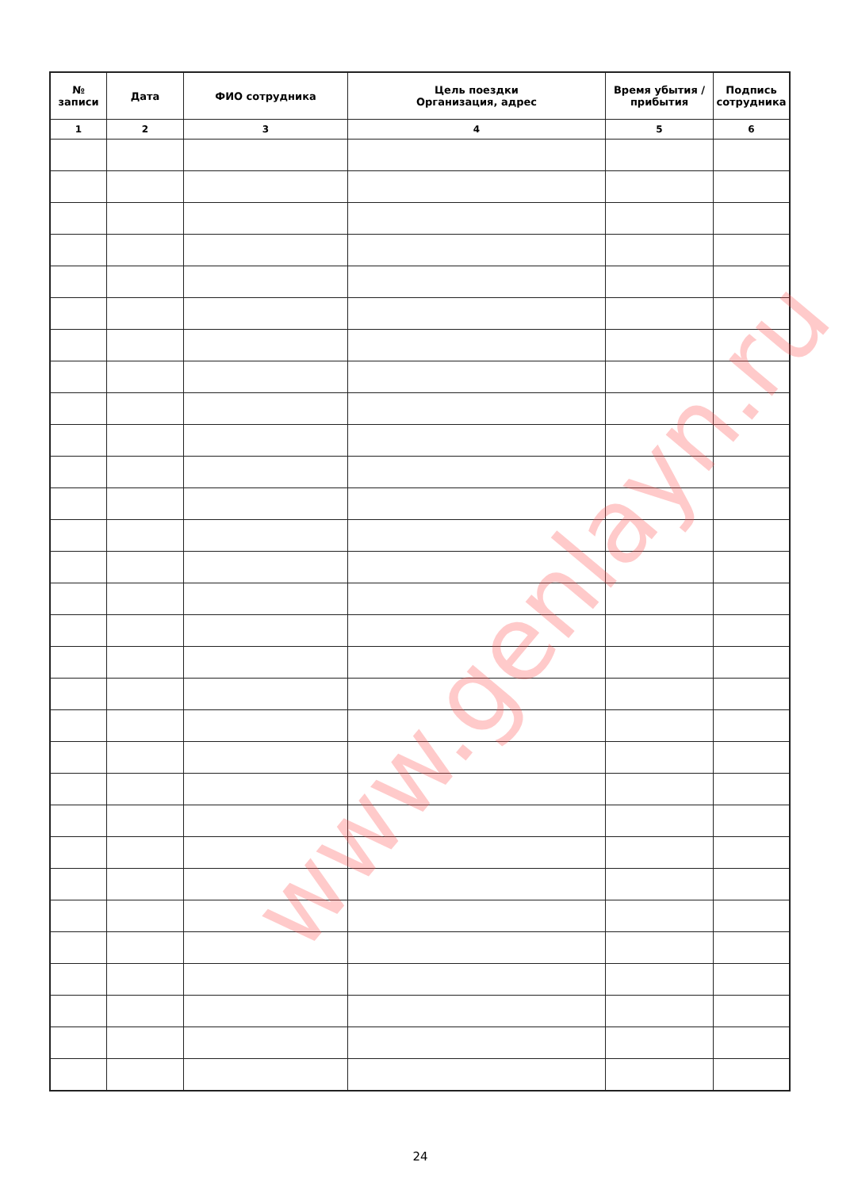| № записи | Дата | ФИО сотрудника | Цель поездки Организация, адрес | Время убытия / прибытия | Подпись сотрудника |
| --- | --- | --- | --- | --- | --- |
| 1 | 2 | 3 | 4 | 5 | 6 |
www.genlayn.ru
24